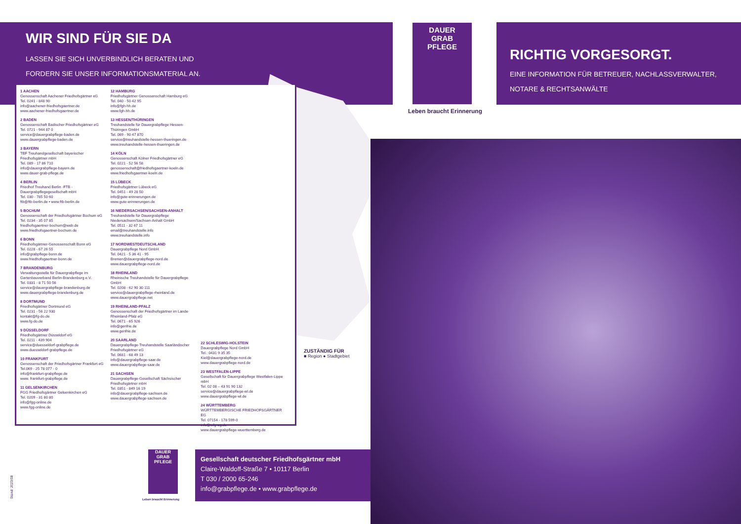WIR SIND FÜR SIE DA
LASSEN SIE SICH UNVERBINDLICH BERATEN UND
FORDERN SIE UNSER INFORMATIONSMATERIAL AN.
DAUER
GRAB
PFLEGE
Leben braucht Erinnerung
RICHTIG VORGESORGT.
EINE INFORMATION FÜR BETREUER, NACHLASSVERWALTER,
NOTARE & RECHTSANWÄLTE
1 AACHEN
Genossenschaft Aachener Friedhofsgärtner eG
Tel. 0241 - 848 90
info@aachener-friedhofsgaertner.de
www.aachener-friedhofsgaertner.de
2 BADEN
Genossenschaft Badischer Friedhofsgärtner eG
Tel. 0721 - 944 87 0
service@dauergrabpflege-baden.de
www.dauergrabpflege-baden.de
3 BAYERN
TBF Treuhandgesellschaft bayerischer Friedhofsgärtner mbH
Tel. 089 - 17 86 710
info@dauergrabpflege-bayern.de
www.dauer-grab-pflege.de
4 BERLIN
Friedhof Treuhand Berlin -FTB - Dauergrabpflegegesellschaft mbH
Tel. 030 - 785 50 60
ftb@ftb-berlin.de • www.ftb-berlin.de
5 BOCHUM
Genossenschaft der Friedhofsgärtner Bochum eG
Tel. 0234 - 35 07 85
friedhofsgaertner-bochum@web.de
www.friedhofsgaertner-bochum.de
6 BONN
Friedhofsgärtner-Genossenschaft Bonn eG
Tel. 0228 - 67 26 55
info@grabpflege-bonn.de
www.friedhofsgaertner-bonn.de
7 BRANDENBURG
Verwaltungsstelle für Dauergrabpflege im Gartenbauverband Berlin-Brandenburg e.V.
Tel. 0331 - 8 71 50 56
service@dauergrabpflege-brandenburg.de
www.dauergrabpflege-brandenburg.de
8 DORTMUND
Friedhofsgärtner Dortmund eG
Tel. 0231 - 56 22 930
kontakt@fg-do.de
www.fg-do.de
9 DÜSSELDORF
Friedhofsgärtner Düsseldorf eG
Tel. 0211 - 439 904
service@duesseldorf-grabpflege.de
www.duesseldorf-grabpflege.de
10 FRANKFURT
Genossenschaft der Friedhofsgärtner Frankfurt eG
Tel.069 - 25 78 077 - 0
info@frankfurt-grabpflege.de
www. frankfurt-grabpflege.de
11 GELSENKIRCHEN
FGG Friedhofsgärtner Gelsenkirchen eG
Tel. 0209 - 31 80 80
info@fgg-online.de
www.fgg-online.de
12 HAMBURG
Friedhofsgärtner Genossenschaft Hamburg eG
Tel. 040 - 50 42 95
info@fgh-hh.de
www.fgh-hh.de
13 HESSEN/THÜRINGEN
Treuhandstelle für Dauergrabpflege Hessen-Thüringen GmbH
Tel. 069 - 90 47 870
service@treuhandstelle-hessen-thueringen.de
www.treuhandstelle-hessen-thueringen.de
14 KÖLN
Genossenschaft Kölner Friedhofsgärtner eG
Tel. 0221 - 52 56 58
genossenschaft@friedhofsgaertner-koeln.de
www.friedhofsgaertner-koeln.de
15 LÜBECK
Friedhofsgärtner Lübeck eG
Tel. 0451 - 49 28 50
info@gute-erinnerungen.de
www.gute-erinnerungen.de
16 NIEDERSACHSEN/SACHSEN-ANHALT
Treuhandstelle für Dauergrabpflege Niedersachsen/Sachsen-Anhalt GmbH
Tel. 0511 - 32 67 11
email@treuhandstelle.info
www.treuhandstelle.info
17 NORDWESTDEUTSCHLAND
Dauergrabpflege Nord GmbH
Tel. 0421 - 5 36 41 - 95
Bremen@dauergrabpflege-nord.de
www.dauergrabpflege-nord.de
18 RHEINLAND
Rheinische Treuhandstelle für Dauergrabpflege GmbH
Tel. 0208 - 62 90 30 111
service@dauergrabpflege-rheinland.de
www.dauergrabpflege.net
19 RHEINLAND-PFALZ
Genossenschaft der Friedhofsgärtner im Lande Rheinland-Pfalz eG
Tel. 0671 - 65 926
info@genfrie.de
www.genfrie.de
20 SAARLAND
Dauergrabpflege-Treuhandstelle Saarländischer Friedhofsgärtner eG
Tel. 0681 - 68 49 13
info@dauergrabpflege-saar.de
www.dauergrabpflege-saar.de
21 SACHSEN
Dauergrabpflege-Gesellschaft Sächsischer Friedhofsgärtner mbH
Tel. 0351 - 849 16 19
info@dauergrabpflege-sachsen.de
www.dauergrabpflege-sachsen.de
22 SCHLESWIG-HOLSTEIN
Dauergrabpflege Nord GmbH
Tel.: 0431 9 35 35
Kiel@dauergrabpflege-nord.de
www.dauergrabpflege-nord.de
23 WESTFALEN-LIPPE
Gesellschaft für Dauergrabpflege Westfalen-Lippe mbH
Tel. 02 08 – 43 91 90 132
service@dauergrabpflege-wl.de
www.dauergrabpflege-wl.de
24 WÜRTTEMBERG
WÜRTTEMBERGISCHE FRIEDHOFSGÄRTNER EG
Tel. 07154 - 178 599-0
info@wfg-eg.de
www.dauergrabpflege-wuerttemberg.de
ZUSTÄNDIG FÜR
■ Region ● Stadtgebiet
DAUER
GRAB
PFLEGE
Leben braucht Erinnerung
Stand: 2023/08
Gesellschaft deutscher Friedhofsgärtner mbH
Claire-Waldoff-Straße 7 • 10117 Berlin
T 030 / 2000 65-246
info@grabpflege.de • www.grabpflege.de